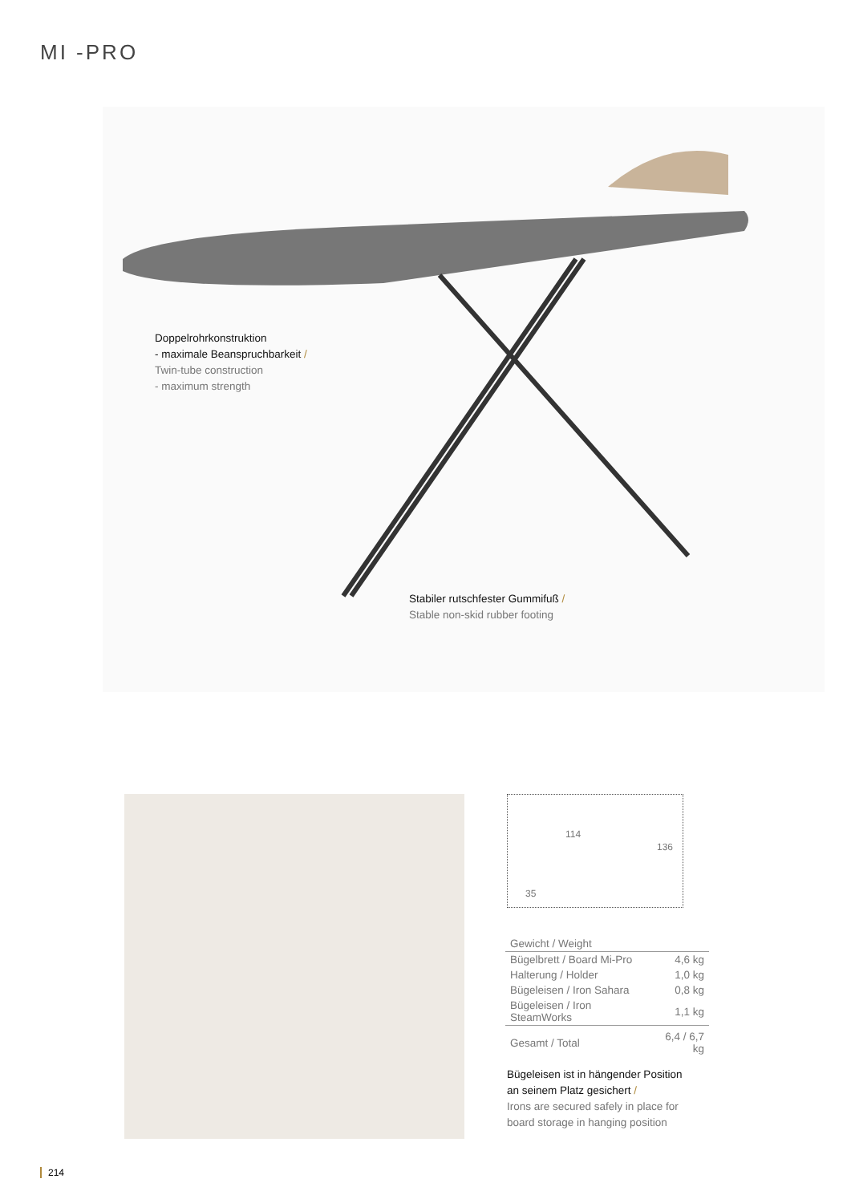MI -PRO
Doppelrohrkonstruktion
- maximale Beanspruchbarkeit /
Twin-tube construction
- maximum strength
Stabiler rutschfester Gummifuß /
Stable non-skid rubber footing
114
35
136
| Gewicht / Weight | |
| --- | --- |
| Bügelbrett / Board Mi-Pro | 4,6 kg |
| Halterung / Holder | 1,0 kg |
| Bügeleisen / Iron Sahara | 0,8 kg |
| Bügeleisen / Iron SteamWorks | 1,1 kg |
| Gesamt / Total | 6,4 / 6,7 kg |
Bügeleisen ist in hängender Position
an seinem Platz gesichert /
Irons are secured safely in place for
board storage in hanging position
214